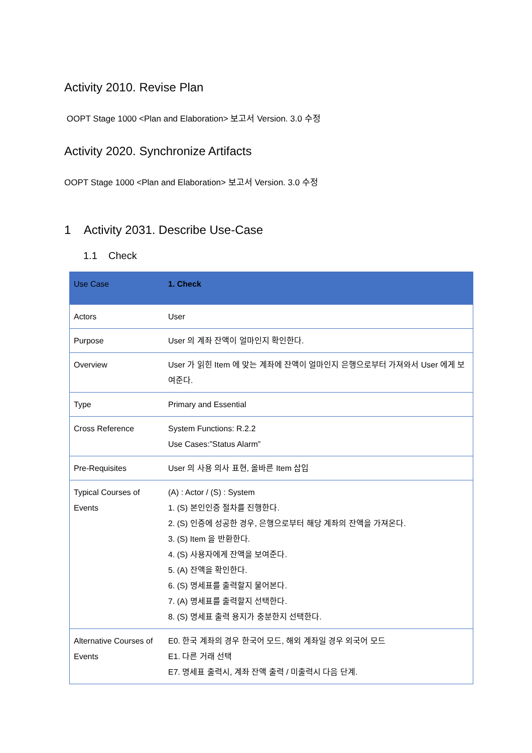Activity 2010. Revise Plan
OOPT Stage 1000 <Plan and Elaboration> 보고서 Version. 3.0 수정
Activity 2020. Synchronize Artifacts
OOPT Stage 1000 <Plan and Elaboration> 보고서 Version. 3.0 수정
1 Activity 2031. Describe Use-Case
1.1 Check
| Use Case | 1. Check |
| --- | --- |
| Actors | User |
| Purpose | User 의 계좌 잔액이 얼마인지 확인한다. |
| Overview | User 가 읽힌 Item 에 맞는 계좌에 잔액이 얼마인지 은행으로부터 가져와서 User 에게 보여준다. |
| Type | Primary and Essential |
| Cross Reference | System Functions: R.2.2 Use Cases:”Status Alarm” |
| Pre-Requisites | User 의 사용 의사 표현, 올바른 Item 삽입 |
| Typical Courses of Events | (A) : Actor / (S) : System 1. (S) 본인인증 절차를 진행한다. 2. (S) 인증에 성공한 경우, 은행으로부터 해당 계좌의 잔액을 가져온다. 3. (S) Item 을 반환한다. 4. (S) 사용자에게 잔액을 보여준다. 5. (A) 잔액을 확인한다. 6. (S) 명세표를 출력할지 물어본다. 7. (A) 명세표를 출력할지 선택한다. 8. (S) 명세표 출력 용지가 충분한지 선택한다. |
| Alternative Courses of Events | E0. 한국 계좌의 경우 한국어 모드, 해외 계좌일 경우 외국어 모드 E1. 다른 거래 선택 E7. 명세표 출력시, 계좌 잔액 출력 / 미출력시 다음 단계. |